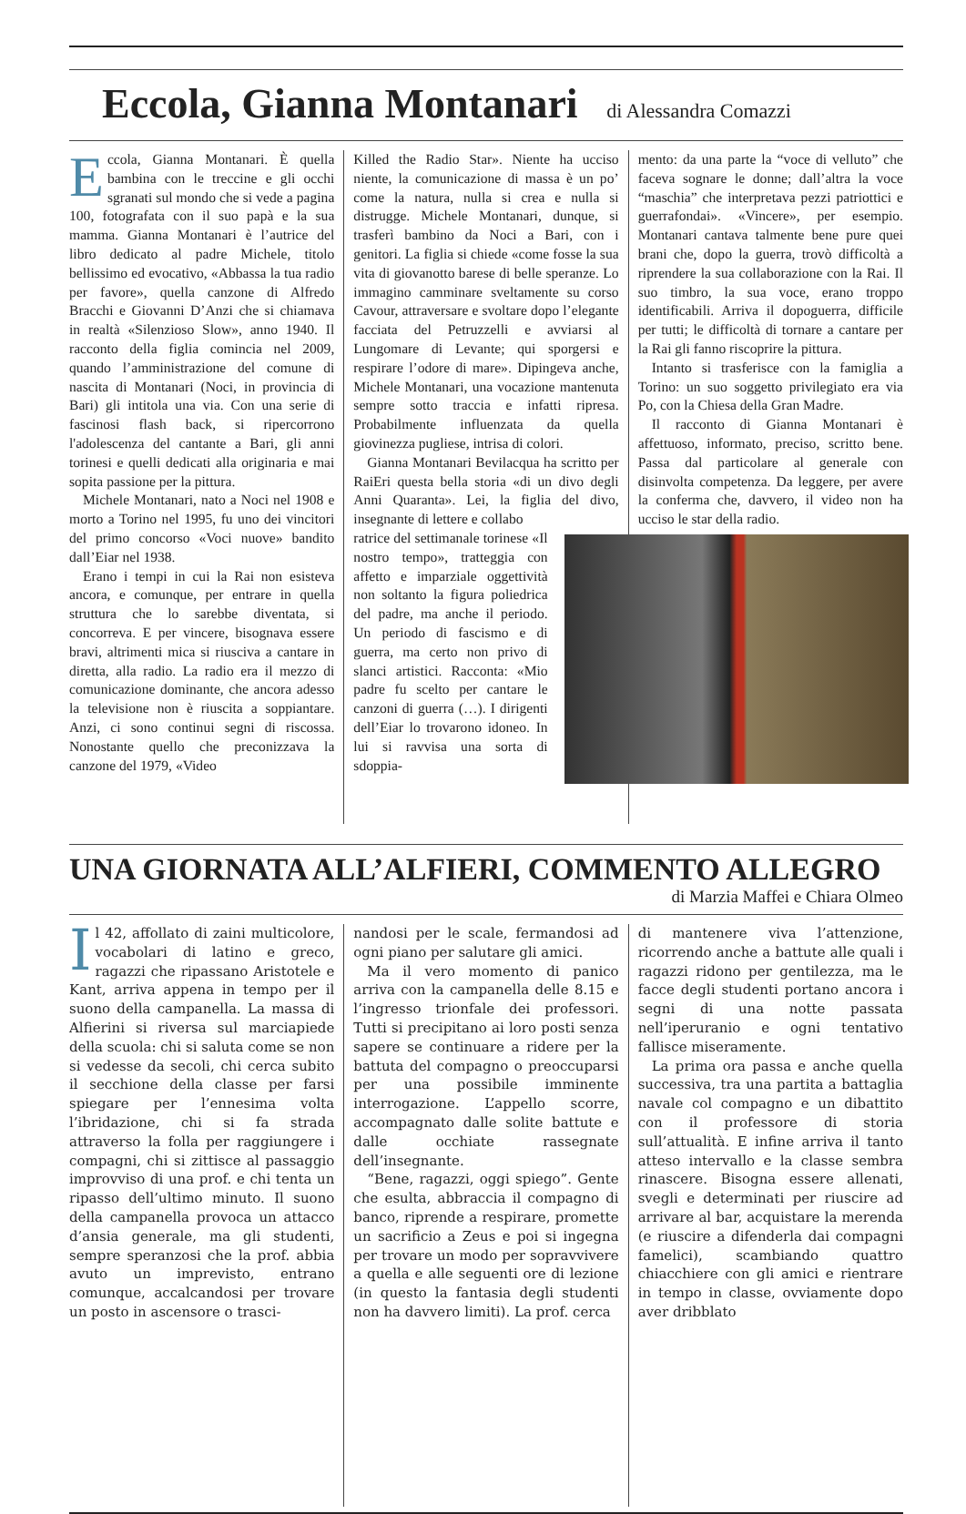Eccola, Gianna Montanari di Alessandra Comazzi
Eccola, Gianna Montanari. È quella bambina con le treccine e gli occhi sgranati sul mondo che si vede a pagina 100, fotografata con il suo papà e la sua mamma. Gianna Montanari è l’autrice del libro dedicato al padre Michele, titolo bellissimo ed evocativo, «Abbassa la tua radio per favore», quella canzone di Alfredo Bracchi e Giovanni D’Anzi che si chiamava in realtà «Silenzioso Slow», anno 1940. Il racconto della figlia comincia nel 2009, quando l’amministrazione del comune di nascita di Montanari (Noci, in provincia di Bari) gli intitola una via. Con una serie di fascinosi flash back, si ripercorrono l'adolescenza del cantante a Bari, gli anni torinesi e quelli dedicati alla originaria e mai sopita passione per la pittura.
Michele Montanari, nato a Noci nel 1908 e morto a Torino nel 1995, fu uno dei vincitori del primo concorso «Voci nuove» bandito dall’Eiar nel 1938.
Erano i tempi in cui la Rai non esisteva ancora, e comunque, per entrare in quella struttura che lo sarebbe diventata, si concorreva. E per vincere, bisognava essere bravi, altrimenti mica si riusciva a cantare in diretta, alla radio. La radio era il mezzo di comunicazione dominante, che ancora adesso la televisione non è riuscita a soppiantare. Anzi, ci sono continui segni di riscossa. Nonostante quello che preconizzava la canzone del 1979, «Video
Killed the Radio Star». Niente ha ucciso niente, la comunicazione di massa è un po’ come la natura, nulla si crea e nulla si distrugge. Michele Montanari, dunque, si trasferì bambino da Noci a Bari, con i genitori. La figlia si chiede «come fosse la sua vita di giovanotto barese di belle speranze. Lo immagino camminare sveltamente su corso Cavour, attraversare e svoltare dopo l’elegante facciata del Petruzzelli e avviarsi al Lungomare di Levante; qui sporgersi e respirare l’odore di mare». Dipingeva anche, Michele Montanari, una vocazione mantenuta sempre sotto traccia e infatti ripresa. Probabilmente influenzata da quella giovinezza pugliese, intrisa di colori.
Gianna Montanari Bevilacqua ha scritto per RaiEri questa bella storia «di un divo degli Anni Quaranta». Lei, la figlia del divo, insegnante di lettere e collabo
ratrice del settimanale torinese «Il nostro tempo», tratteggia con affetto e imparziale oggettività non soltanto la figura poliedrica del padre, ma anche il periodo. Un periodo di fascismo e di guerra, ma certo non privo di slanci artistici. Racconta: «Mio padre fu scelto per cantare le canzoni di guerra (…). I dirigenti dell’Eiar lo trovarono idoneo. In lui si ravvisa una sorta di sdoppia-
mento: da una parte la “voce di velluto” che faceva sognare le donne; dall’altra la voce “maschia” che interpretava pezzi patriottici e guerrafondai». «Vincere», per esempio. Montanari cantava talmente bene pure quei brani che, dopo la guerra, trovò difficoltà a riprendere la sua collaborazione con la Rai. Il suo timbro, la sua voce, erano troppo identificabili. Arriva il dopoguerra, difficile per tutti; le difficoltà di tornare a cantare per la Rai gli fanno riscoprire la pittura.
Intanto si trasferisce con la famiglia a Torino: un suo soggetto privilegiato era via Po, con la Chiesa della Gran Madre.
Il racconto di Gianna Montanari è affettuoso, informato, preciso, scritto bene. Passa dal particolare al generale con disinvolta competenza. Da leggere, per avere la conferma che, davvero, il video non ha ucciso le star della radio.
UNA GIORNATA ALL’ALFIERI, COMMENTO ALLEGRO
di Marzia Maffei e Chiara Olmeo
Il 42, affollato di zaini multicolore, vocabolari di latino e greco, ragazzi che ripassano Aristotele e Kant, arriva appena in tempo per il suono della campanella. La massa di Alfierini si riversa sul marciapiede della scuola: chi si saluta come se non si vedesse da secoli, chi cerca subito il secchione della classe per farsi spiegare per l’ennesima volta l’ibridazione, chi si fa strada attraverso la folla per raggiungere i compagni, chi si zittisce al passaggio improvviso di una prof. e chi tenta un ripasso dell’ultimo minuto. Il suono della campanella provoca un attacco d’ansia generale, ma gli studenti, sempre speranzosi che la prof. abbia avuto un imprevisto, entrano comunque, accalcandosi per trovare un posto in ascensore o trasci-
nandosi per le scale, fermandosi ad ogni piano per salutare gli amici.
Ma il vero momento di panico arriva con la campanella delle 8.15 e l’ingresso trionfale dei professori. Tutti si precipitano ai loro posti senza sapere se continuare a ridere per la battuta del compagno o preoccuparsi per una possibile imminente interrogazione. L’appello scorre, accompagnato dalle solite battute e dalle occhiate rassegnate dell’insegnante.
“Bene, ragazzi, oggi spiego”. Gente che esulta, abbraccia il compagno di banco, riprende a respirare, promette un sacrificio a Zeus e poi si ingegna per trovare un modo per sopravvivere a quella e alle seguenti ore di lezione (in questo la fantasia degli studenti non ha davvero limiti). La prof. cerca
di mantenere viva l’attenzione, ricorrendo anche a battute alle quali i ragazzi ridono per gentilezza, ma le facce degli studenti portano ancora i segni di una notte passata nell’iperuranio e ogni tentativo fallisce miseramente.
La prima ora passa e anche quella successiva, tra una partita a battaglia navale col compagno e un dibattito con il professore di storia sull’attualità. E infine arriva il tanto atteso intervallo e la classe sembra rinascere. Bisogna essere allenati, svegli e determinati per riuscire ad arrivare al bar, acquistare la merenda (e riuscire a difenderla dai compagni famelici), scambiando quattro chiacchiere con gli amici e rientrare in tempo in classe, ovviamente dopo aver dribblato